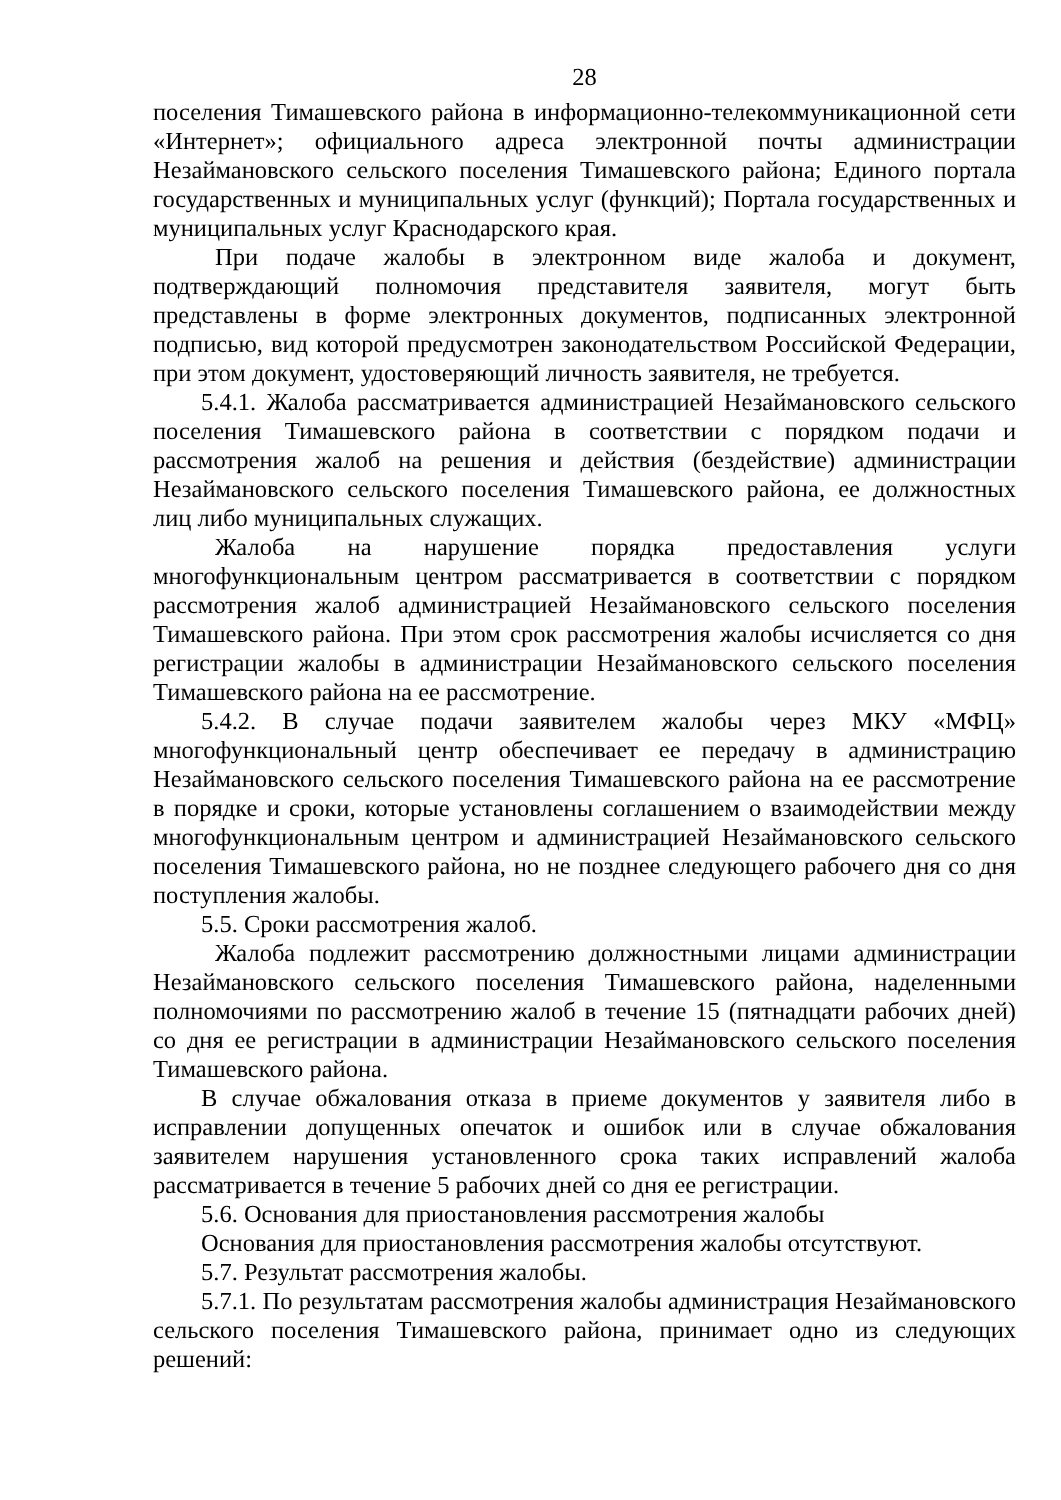28
поселения Тимашевского района в информационно-телекоммуникационной сети «Интернет»; официального адреса электронной почты администрации Незаймановского сельского поселения Тимашевского района; Единого портала государственных и муниципальных услуг (функций); Портала государственных и муниципальных услуг Краснодарского края.
При подаче жалобы в электронном виде жалоба и документ, подтверждающий полномочия представителя заявителя, могут быть представлены в форме электронных документов, подписанных электронной подписью, вид которой предусмотрен законодательством Российской Федерации, при этом документ, удостоверяющий личность заявителя, не требуется.
5.4.1. Жалоба рассматривается администрацией Незаймановского сельского поселения Тимашевского района в соответствии с порядком подачи и рассмотрения жалоб на решения и действия (бездействие) администрации Незаймановского сельского поселения Тимашевского района, ее должностных лиц либо муниципальных служащих.
Жалоба на нарушение порядка предоставления услуги многофункциональным центром рассматривается в соответствии с порядком рассмотрения жалоб администрацией Незаймановского сельского поселения Тимашевского района. При этом срок рассмотрения жалобы исчисляется со дня регистрации жалобы в администрации Незаймановского сельского поселения Тимашевского района на ее рассмотрение.
5.4.2. В случае подачи заявителем жалобы через МКУ «МФЦ» многофункциональный центр обеспечивает ее передачу в администрацию Незаймановского сельского поселения Тимашевского района на ее рассмотрение в порядке и сроки, которые установлены соглашением о взаимодействии между многофункциональным центром и администрацией Незаймановского сельского поселения Тимашевского района, но не позднее следующего рабочего дня со дня поступления жалобы.
5.5. Сроки рассмотрения жалоб.
Жалоба подлежит рассмотрению должностными лицами администрации Незаймановского сельского поселения Тимашевского района, наделенными полномочиями по рассмотрению жалоб в течение 15 (пятнадцати рабочих дней) со дня ее регистрации в администрации Незаймановского сельского поселения Тимашевского района.
В случае обжалования отказа в приеме документов у заявителя либо в исправлении допущенных опечаток и ошибок или в случае обжалования заявителем нарушения установленного срока таких исправлений жалоба рассматривается в течение 5 рабочих дней со дня ее регистрации.
5.6. Основания для приостановления рассмотрения жалобы
Основания для приостановления рассмотрения жалобы отсутствуют.
5.7. Результат рассмотрения жалобы.
5.7.1. По результатам рассмотрения жалобы администрация Незаймановского сельского поселения Тимашевского района, принимает одно из следующих решений: